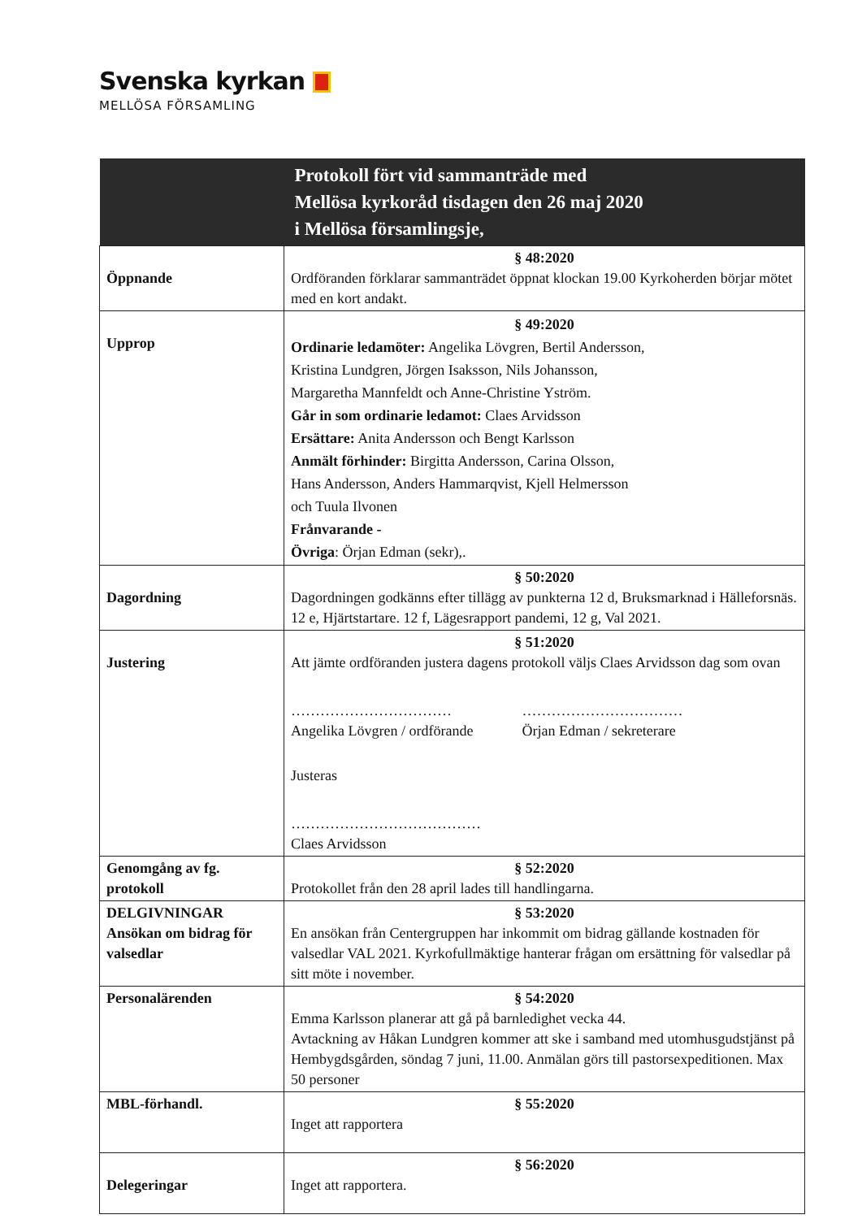Svenska kyrkan
MELLÖSA FÖRSAMLING
| Protokoll fört vid sammanträde med Mellösa kyrkoråd tisdagen den 26 maj 2020 i Mellösa församlingsje, | |
| --- | --- |
| Öppnande | § 48:2020 Ordföranden förklarar sammanträdet öppnat klockan 19.00 Kyrkoherden börjar mötet med en kort andakt. |
| Upprop | § 49:2020 Ordinarie ledamöter: Angelika Lövgren, Bertil Andersson, Kristina Lundgren, Jörgen Isaksson, Nils Johansson, Margaretha Mannfeldt och Anne-Christine Yström. Går in som ordinarie ledamot: Claes Arvidsson Ersättare: Anita Andersson och Bengt Karlsson Anmält förhinder: Birgitta Andersson, Carina Olsson, Hans Andersson, Anders Hammarqvist, Kjell Helmersson och Tuula Ilvonen Frånvarande - Övriga : Örjan Edman (sekr),. |
| Dagordning | § 50:2020 Dagordningen godkänns efter tillägg av punkterna 12 d, Bruksmarknad i Hälleforsnäs. 12 e, Hjärtstartare. 12 f, Lägesrapport pandemi, 12 g, Val 2021. |
| Justering | § 51:2020 Att jämte ordföranden justera dagens protokoll väljs Claes Arvidsson dag som ovan …………………………… Angelika Lövgren / ordförande …………………………… Örjan Edman / sekreterare Justeras ………………………………… Claes Arvidsson |
| Genomgång av fg. protokoll | § 52:2020 Protokollet från den 28 april lades till handlingarna. |
| DELGIVNINGAR Ansökan om bidrag för valsedlar | § 53:2020 En ansökan från Centergruppen har inkommit om bidrag gällande kostnaden för valsedlar VAL 2021. Kyrkofullmäktige hanterar frågan om ersättning för valsedlar på sitt möte i november. |
| Personalärenden | § 54:2020 Emma Karlsson planerar att gå på barnledighet vecka 44. Avtackning av Håkan Lundgren kommer att ske i samband med utomhusgudstjänst på Hembygdsgården, söndag 7 juni, 11.00. Anmälan görs till pastorsexpeditionen. Max 50 personer |
| MBL-förhandl. | § 55:2020 Inget att rapportera |
| Delegeringar | § 56:2020 Inget att rapportera. |